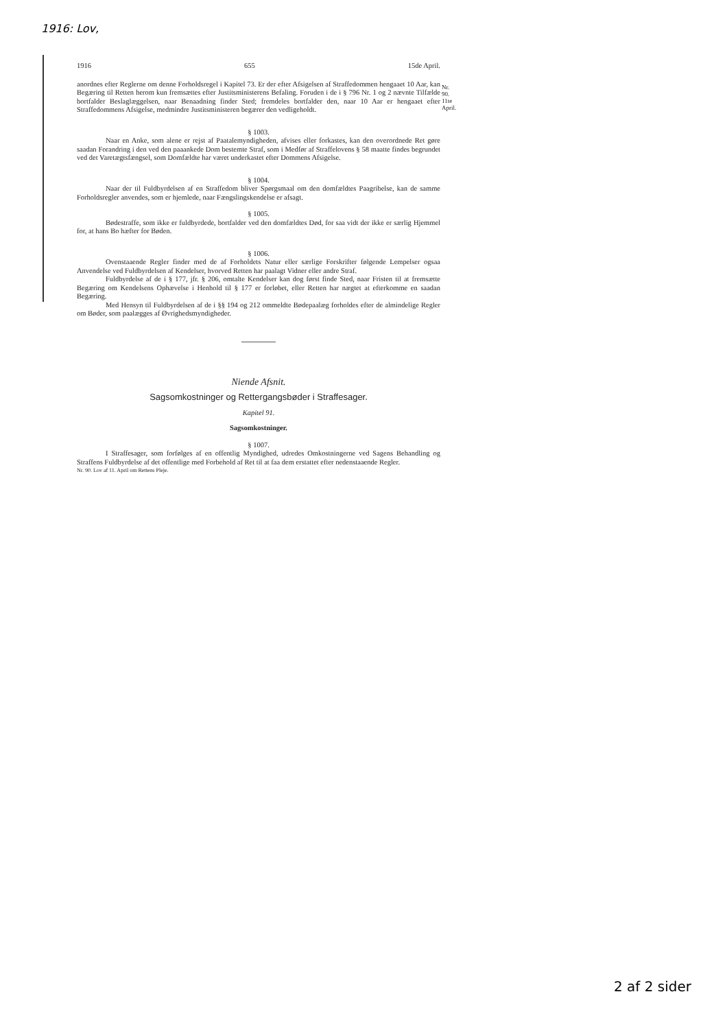1916: Lov,
1916 655 15de April.
Nr. 90.
11te
April.
anordnes efter Reglerne om denne Forholdsregel i Kapitel 73. Er der efter Afsigelsen af Straffedommen hengaaet 10 Aar, kan Begæring til Retten herom kun fremsættes efter Justitsministerens Befaling. Foruden i de i § 796 Nr. 1 og 2 nævnte Tilfælde bortfalder Beslaglæggelsen, naar Benaadning finder Sted; fremdeles bortfalder den, naar 10 Aar er hengaaet efter Straffedommens Afsigelse, medmindre Justitsministeren begærer den vedligeholdt.
§ 1003.
Naar en Anke, som alene er rejst af Paatalemyndigheden, afvises eller forkastes, kan den overordnede Ret gøre saadan Forandring i den ved den paaankede Dom bestemte Straf, som i Medfør af Straffelovens § 58 maatte findes begrundet ved det Varetægtsfængsel, som Domfældte har været underkastet efter Dommens Afsigelse.
§ 1004.
Naar der til Fuldbyrdelsen af en Straffedom bliver Spørgsmaal om den domfældtes Paagribelse, kan de samme Forholdsregler anvendes, som er hjemlede, naar Fængslingskendelse er afsagt.
§ 1005.
Bødestraffe, som ikke er fuldbyrdede, bortfalder ved den domfældtes Død, for saa vidt der ikke er særlig Hjemmel for, at hans Bo hæfter for Bøden.
§ 1006.
Ovenstaaende Regler finder med de af Forholdets Natur eller særlige Forskrifter følgende Lempelser ogsaa Anvendelse ved Fuldbyrdelsen af Kendelser, hvorved Retten har paalagt Vidner eller andre Straf.
Fuldbyrdelse af de i § 177, jfr. § 206, omtalte Kendelser kan dog først finde Sted, naar Fristen til at fremsætte Begæring om Kendelsens Ophævelse i Henhold til § 177 er forløbet, eller Retten har nægtet at efterkomme en saadan Begæring.
Med Hensyn til Fuldbyrdelsen af de i §§ 194 og 212 ommeldte Bødepaalæg forholdes efter de almindelige Regler om Bøder, som paalægges af Øvrighedsmyndigheder.
Niende Afsnit.
Sagsomkostninger og Rettergangsbøder i Straffesager.
Kapitel 91.
Sagsomkostninger.
§ 1007.
I Straffesager, som forfølges af en offentlig Myndighed, udredes Omkostningerne ved Sagens Behandling og Straffens Fuldbyrdelse af det offentlige med Forbehold af Ret til at faa dem erstattet efter nedenstaaende Regler.
Nr. 90. Lov af 11. April om Rettens Pleje.
2 af 2 sider